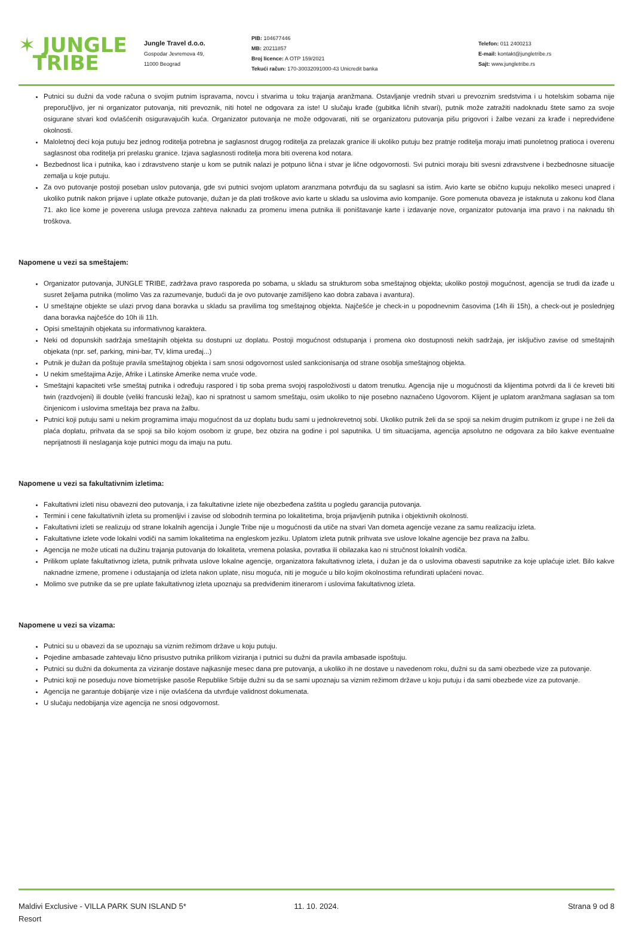✶ JUNGLE
TRIBE
Jungle Travel d.o.o.
Gospodar Jevremova 49,
11000 Beograd
PIB: 104677446
MB: 20211857
Broj licence: A OTP 159/2021
Tekući račun: 170-30032091000-43 Unicredit banka
Telefon: 011 2400213
E-mail: kontakt@jungletribe.rs
Sajt: www.jungletribe.rs
Putnici su dužni da vode računa o svojim putnim ispravama, novcu i stvarima u toku trajanja aranžmana. Ostavljanje vrednih stvari u prevoznim sredstvima i u hotelskim sobama nije preporučljivo, jer ni organizator putovanja, niti prevoznik, niti hotel ne odgovara za iste! U slučaju krađe (gubitka ličnih stvari), putnik može zatražiti nadoknadu štete samo za svoje osigurane stvari kod ovlašćenih osiguravajućih kuća. Organizator putovanja ne može odgovarati, niti se organizatoru putovanja pišu prigovori i žalbe vezani za krađe i nepredviđene okolnosti.
Maloletnoj deci koja putuju bez jednog roditelja potrebna je saglasnost drugog roditelja za prelazak granice ili ukoliko putuju bez pratnje roditelja moraju imati punoletnog pratioca i overenu saglasnost oba roditelja pri prelasku granice. Izjava saglasnosti roditelja mora biti overena kod notara.
Bezbednost lica i putnika, kao i zdravstveno stanje u kom se putnik nalazi je potpuno lična i stvar je lične odgovornosti. Svi putnici moraju biti svesni zdravstvene i bezbednosne situacije zemalja u koje putuju.
Za ovo putovanje postoji poseban uslov putovanja, gde svi putnici svojom uplatom aranzmana potvrđuju da su saglasni sa istim. Avio karte se obično kupuju nekoliko meseci unapred i ukoliko putnik nakon prijave i uplate otkaže putovanje, dužan je da plati troškove avio karte u skladu sa uslovima avio kompanije. Gore pomenuta obaveza je istaknuta u zakonu kod člana 71. ako lice kome je poverena usluga prevoza zahteva naknadu za promenu imena putnika ili poništavanje karte i izdavanje nove, organizator putovanja ima pravo i na naknadu tih troškova.
Napomene u vezi sa smeštajem:
Organizator putovanja, JUNGLE TRIBE, zadržava pravo rasporeda po sobama, u skladu sa strukturom soba smeštajnog objekta; ukoliko postoji mogućnost, agencija se trudi da izađe u susret željama putnika (molimo Vas za razumevanje, budući da je ovo putovanje zamišljeno kao dobra zabava i avantura).
U smeštajne objekte se ulazi prvog dana boravka u skladu sa pravilima tog smeštajnog objekta. Najčešće je check-in u popodnevnim časovima (14h ili 15h), a check-out je poslednjeg dana boravka najčešće do 10h ili 11h.
Opisi smeštajnih objekata su informativnog karaktera.
Neki od dopunskih sadržaja smeštajnih objekta su dostupni uz doplatu. Postoji mogućnost odstupanja i promena oko dostupnosti nekih sadržaja, jer isključivo zavise od smeštajnih objekata (npr. sef, parking, mini-bar, TV, klima uređaj...)
Putnik je dužan da poštuje pravila smeštajnog objekta i sam snosi odgovornost usled sankcionisanja od strane osoblja smeštajnog objekta.
U nekim smeštajima Azije, Afrike i Latinske Amerike nema vruće vode.
Smeštajni kapaciteti vrše smeštaj putnika i određuju raspored i tip soba prema svojoj raspoloživosti u datom trenutku. Agencija nije u mogućnosti da klijentima potvrdi da li će kreveti biti twin (razdvojeni) ili double (veliki francuski ležaj), kao ni spratnost u samom smeštaju, osim ukoliko to nije posebno naznačeno Ugovorom. Klijent je uplatom aranžmana saglasan sa tom činjenicom i uslovima smeštaja bez prava na žalbu.
Putnici koji putuju sami u nekim programima imaju mogućnost da uz doplatu budu sami u jednokrevetnoj sobi. Ukoliko putnik želi da se spoji sa nekim drugim putnikom iz grupe i ne želi da plaća doplatu, prihvata da se spoji sa bilo kojom osobom iz grupe, bez obzira na godine i pol saputnika. U tim situacijama, agencija apsolutno ne odgovara za bilo kakve eventualne neprijatnosti ili neslaganja koje putnici mogu da imaju na putu.
Napomene u vezi sa fakultativnim izletima:
Fakultativni izleti nisu obavezni deo putovanja, i za fakultativne izlete nije obezbeđena zaštita u pogledu garancija putovanja.
Termini i cene fakultativnih izleta su promenljivi i zavise od slobodnih termina po lokalitetima, broja prijavljenih putnika i objektivnih okolnosti.
Fakultativni izleti se realizuju od strane lokalnih agencija i Jungle Tribe nije u mogućnosti da utiče na stvari Van dometa agencije vezane za samu realizaciju izleta.
Fakultativne izlete vode lokalni vodiči na samim lokalitetima na engleskom jeziku. Uplatom izleta putnik prihvata sve uslove lokalne agencije bez prava na žalbu.
Agencija ne može uticati na dužinu trajanja putovanja do lokaliteta, vremena polaska, povratka ili obilazaka kao ni stručnost lokalnih vodiča.
Prilikom uplate fakultativnog izleta, putnik prihvata uslove lokalne agencije, organizatora fakultativnog izleta, i dužan je da o uslovima obavesti saputnike za koje uplaćuje izlet. Bilo kakve naknadne izmene, promene i odustajanja od izleta nakon uplate, nisu moguća, niti je moguće u bilo kojim okolnostima refundirati uplaćeni novac.
Molimo sve putnike da se pre uplate fakultativnog izleta upoznaju sa predviđenim itinerarom i uslovima fakultativnog izleta.
Napomene u vezi sa vizama:
Putnici su u obavezi da se upoznaju sa viznim režimom države u koju putuju.
Pojedine ambasade zahtevaju lično prisustvo putnika prilikom viziranja i putnici su dužni da pravila ambasade ispoštuju.
Putnici su dužni da dokumenta za viziranje dostave najkasnije mesec dana pre putovanja, a ukoliko ih ne dostave u navedenom roku, dužni su da sami obezbede vize za putovanje.
Putnici koji ne poseduju nove biometrijske pasoše Republike Srbije dužni su da se sami upoznaju sa viznim režimom države u koju putuju i da sami obezbede vize za putovanje.
Agencija ne garantuje dobijanje vize i nije ovlašćena da utvrđuje validnost dokumenata.
U slučaju nedobijanja vize agencija ne snosi odgovornost.
Maldivi Exclusive - VILLA PARK SUN ISLAND 5* Resort
11. 10. 2024. Strana 9 od 8